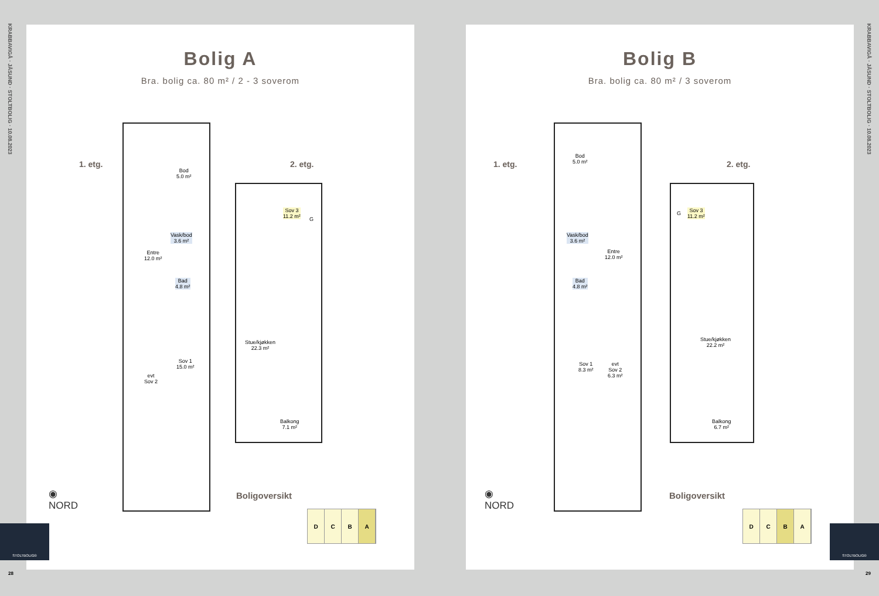KRABBAVIGÅ · JÅSUND · STOLTBOLIG · 10.08.2023
KRABBAVIGÅ · JÅSUND · STOLTBOLIG · 10.08.2023
Bolig A
Bra. bolig ca. 80 m² / 2 - 3 soverom
1. etg. 2. etg.
Bod
5.0 m²
Vask/bod
3.6 m²
Entre
12.0 m²
Bad
4.8 m²
Sov 1
15.0 m²
evt
Sov 2
Sov 3
11.2 m²
G
Stue/kjøkken
22.3 m²
Balkong
7.1 m²
◉
NORD
Boligoversikt
D C B A
Bolig B
Bra. bolig ca. 80 m² / 3 soverom
1. etg. 2. etg.
Bod
5.0 m²
Vask/bod
3.6 m²
Entre
12.0 m²
Bad
4.8 m²
Sov 1
8.3 m²
evt
Sov 2
6.3 m²
G
Sov 3
11.2 m²
Stue/kjøkken
22.2 m²
Balkong
6.7 m²
◉
NORD
Boligoversikt
D C B A
STOLTBOLIG® STOLTBOLIG®
28 29